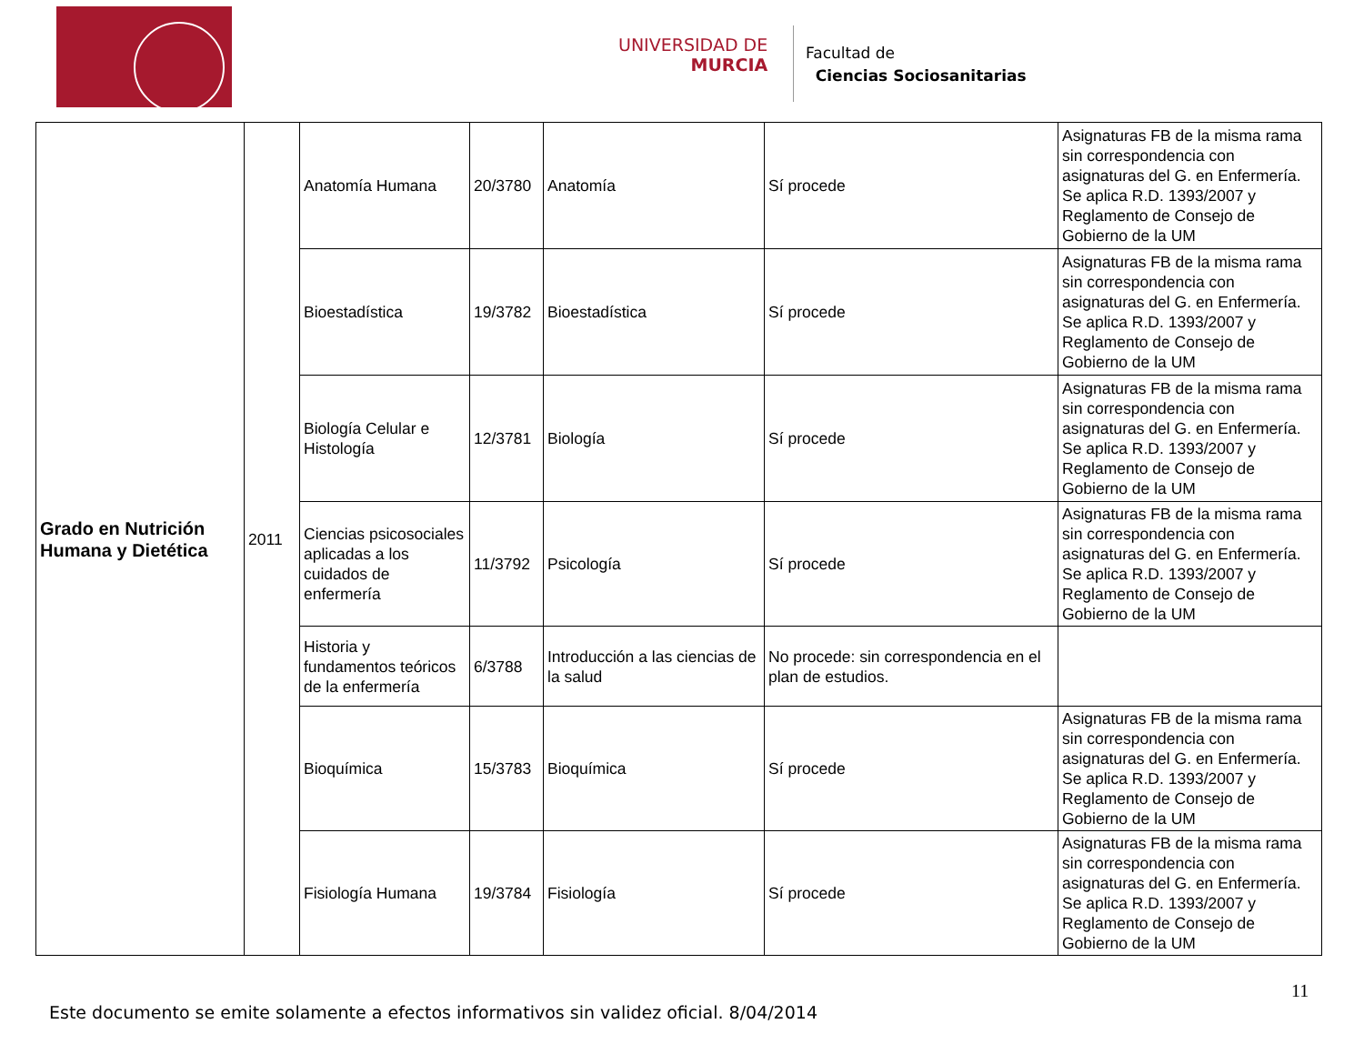UNIVERSIDAD DE
MURCIA
Facultad de
Ciencias Sociosanitarias
| Grado en Nutrición Humana y Dietética | 2011 | Anatomía Humana | 20/3780 | Anatomía | Sí procede | Asignaturas FB de la misma rama sin correspondencia con asignaturas del G. en Enfermería. Se aplica R.D. 1393/2007 y Reglamento de Consejo de Gobierno de la UM |
| | | Bioestadística | 19/3782 | Bioestadística | Sí procede | Asignaturas FB de la misma rama sin correspondencia con asignaturas del G. en Enfermería. Se aplica R.D. 1393/2007 y Reglamento de Consejo de Gobierno de la UM |
| | | Biología Celular e Histología | 12/3781 | Biología | Sí procede | Asignaturas FB de la misma rama sin correspondencia con asignaturas del G. en Enfermería. Se aplica R.D. 1393/2007 y Reglamento de Consejo de Gobierno de la UM |
| | | Ciencias psicosociales aplicadas a los cuidados de enfermería | 11/3792 | Psicología | Sí procede | Asignaturas FB de la misma rama sin correspondencia con asignaturas del G. en Enfermería. Se aplica R.D. 1393/2007 y Reglamento de Consejo de Gobierno de la UM |
| | | Historia y fundamentos teóricos de la enfermería | 6/3788 | Introducción a las ciencias de la salud | No procede: sin correspondencia en el plan de estudios. | |
| | | Bioquímica | 15/3783 | Bioquímica | Sí procede | Asignaturas FB de la misma rama sin correspondencia con asignaturas del G. en Enfermería. Se aplica R.D. 1393/2007 y Reglamento de Consejo de Gobierno de la UM |
| | | Fisiología Humana | 19/3784 | Fisiología | Sí procede | Asignaturas FB de la misma rama sin correspondencia con asignaturas del G. en Enfermería. Se aplica R.D. 1393/2007 y Reglamento de Consejo de Gobierno de la UM |
11
Este documento se emite solamente a efectos informativos sin validez oficial. 8/04/2014